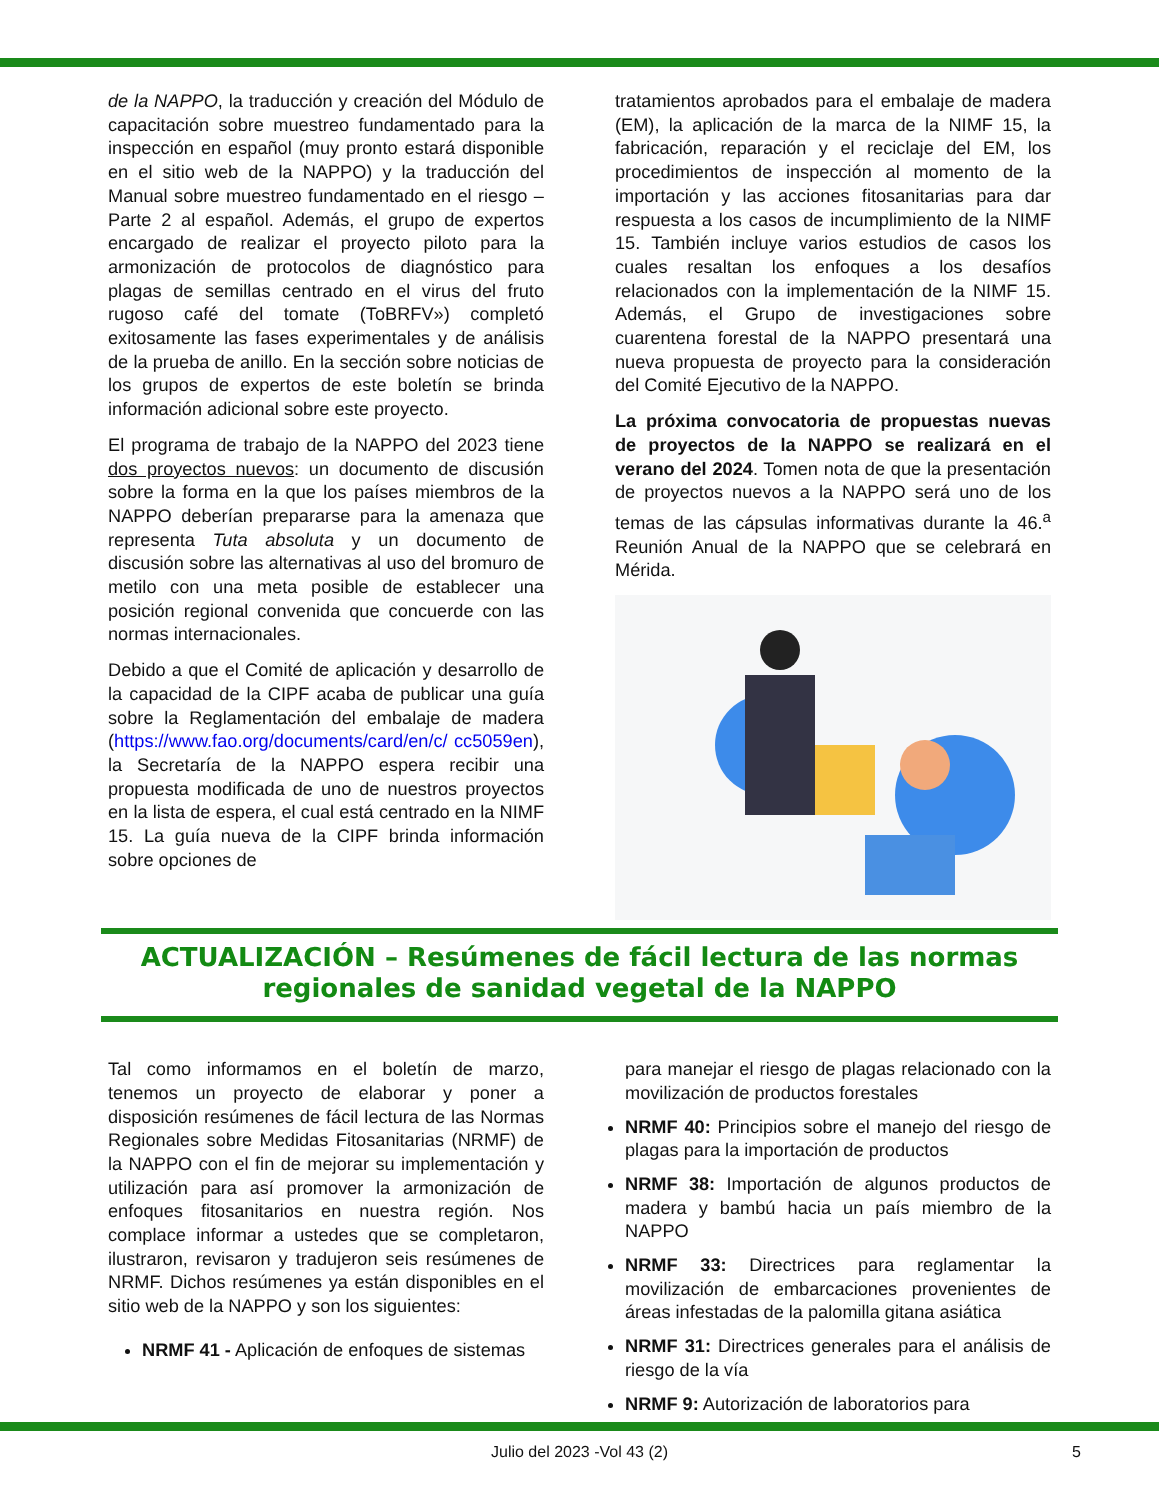de la NAPPO, la traducción y creación del Módulo de capacitación sobre muestreo fundamentado para la inspección en español (muy pronto estará disponible en el sitio web de la NAPPO) y la traducción del Manual sobre muestreo fundamentado en el riesgo – Parte 2 al español. Además, el grupo de expertos encargado de realizar el proyecto piloto para la armonización de protocolos de diagnóstico para plagas de semillas centrado en el virus del fruto rugoso café del tomate (ToBRFV») completó exitosamente las fases experimentales y de análisis de la prueba de anillo. En la sección sobre noticias de los grupos de expertos de este boletín se brinda información adicional sobre este proyecto.
El programa de trabajo de la NAPPO del 2023 tiene dos proyectos nuevos: un documento de discusión sobre la forma en la que los países miembros de la NAPPO deberían prepararse para la amenaza que representa Tuta absoluta y un documento de discusión sobre las alternativas al uso del bromuro de metilo con una meta posible de establecer una posición regional convenida que concuerde con las normas internacionales.
Debido a que el Comité de aplicación y desarrollo de la capacidad de la CIPF acaba de publicar una guía sobre la Reglamentación del embalaje de madera (https://www.fao.org/documents/card/en/c/ cc5059en), la Secretaría de la NAPPO espera recibir una propuesta modificada de uno de nuestros proyectos en la lista de espera, el cual está centrado en la NIMF 15. La guía nueva de la CIPF brinda información sobre opciones de
tratamientos aprobados para el embalaje de madera (EM), la aplicación de la marca de la NIMF 15, la fabricación, reparación y el reciclaje del EM, los procedimientos de inspección al momento de la importación y las acciones fitosanitarias para dar respuesta a los casos de incumplimiento de la NIMF 15. También incluye varios estudios de casos los cuales resaltan los enfoques a los desafíos relacionados con la implementación de la NIMF 15. Además, el Grupo de investigaciones sobre cuarentena forestal de la NAPPO presentará una nueva propuesta de proyecto para la consideración del Comité Ejecutivo de la NAPPO.
La próxima convocatoria de propuestas nuevas de proyectos de la NAPPO se realizará en el verano del 2024. Tomen nota de que la presentación de proyectos nuevos a la NAPPO será uno de los temas de las cápsulas informativas durante la 46.<sup>a</sup> Reunión Anual de la NAPPO que se celebrará en Mérida.
ACTUALIZACIÓN – Resúmenes de fácil lectura de las normas
regionales de sanidad vegetal de la NAPPO
Tal como informamos en el boletín de marzo, tenemos un proyecto de elaborar y poner a disposición resúmenes de fácil lectura de las Normas Regionales sobre Medidas Fitosanitarias (NRMF) de la NAPPO con el fin de mejorar su implementación y utilización para así promover la armonización de enfoques fitosanitarios en nuestra región. Nos complace informar a ustedes que se completaron, ilustraron, revisaron y tradujeron seis resúmenes de NRMF. Dichos resúmenes ya están disponibles en el sitio web de la NAPPO y son los siguientes:
NRMF 41 - Aplicación de enfoques de sistemas
para manejar el riesgo de plagas relacionado con la movilización de productos forestales
NRMF 40: Principios sobre el manejo del riesgo de plagas para la importación de productos
NRMF 38: Importación de algunos productos de madera y bambú hacia un país miembro de la NAPPO
NRMF 33: Directrices para reglamentar la movilización de embarcaciones provenientes de áreas infestadas de la palomilla gitana asiática
NRMF 31: Directrices generales para el análisis de riesgo de la vía
NRMF 9: Autorización de laboratorios para
Julio del 2023 -Vol 43 (2) 5